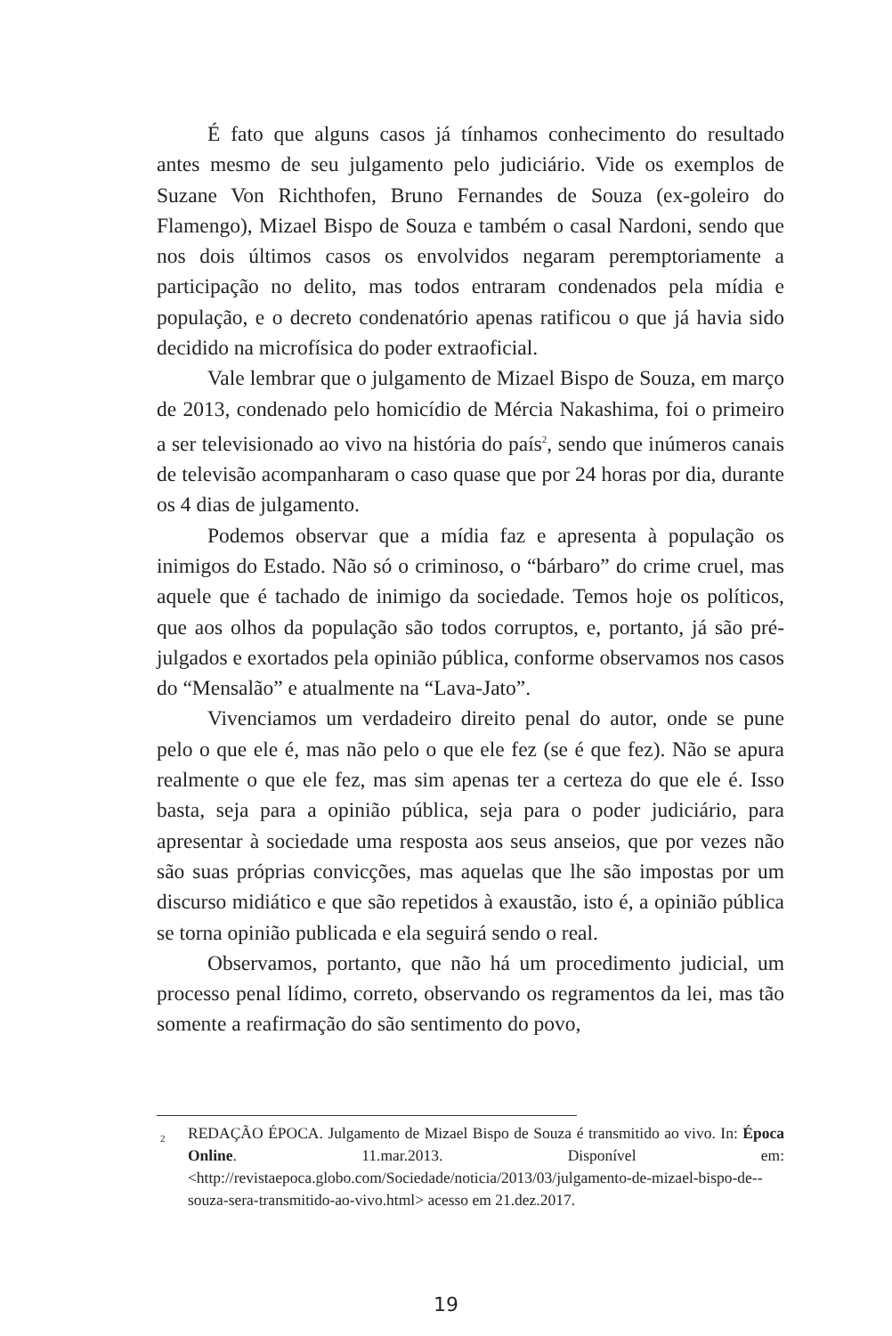É fato que alguns casos já tínhamos conhecimento do resultado antes mesmo de seu julgamento pelo judiciário. Vide os exemplos de Suzane Von Richthofen, Bruno Fernandes de Souza (ex-goleiro do Flamengo), Mizael Bispo de Souza e também o casal Nardoni, sendo que nos dois últimos casos os envolvidos negaram peremptoriamente a participação no delito, mas todos entraram condenados pela mídia e população, e o decreto condenatório apenas ratificou o que já havia sido decidido na microfísica do poder extraoficial.
Vale lembrar que o julgamento de Mizael Bispo de Souza, em março de 2013, condenado pelo homicídio de Mércia Nakashima, foi o primeiro a ser televisionado ao vivo na história do país<sup>2</sup>, sendo que inúmeros canais de televisão acompanharam o caso quase que por 24 horas por dia, durante os 4 dias de julgamento.
Podemos observar que a mídia faz e apresenta à população os inimigos do Estado. Não só o criminoso, o “bárbaro” do crime cruel, mas aquele que é tachado de inimigo da sociedade. Temos hoje os políticos, que aos olhos da população são todos corruptos, e, portanto, já são pré-julgados e exortados pela opinião pública, conforme observamos nos casos do “Mensalão” e atualmente na “Lava-Jato”.
Vivenciamos um verdadeiro direito penal do autor, onde se pune pelo o que ele é, mas não pelo o que ele fez (se é que fez). Não se apura realmente o que ele fez, mas sim apenas ter a certeza do que ele é. Isso basta, seja para a opinião pública, seja para o poder judiciário, para apresentar à sociedade uma resposta aos seus anseios, que por vezes não são suas próprias convicções, mas aquelas que lhe são impostas por um discurso midiático e que são repetidos à exaustão, isto é, a opinião pública se torna opinião publicada e ela seguirá sendo o real.
Observamos, portanto, que não há um procedimento judicial, um processo penal lídimo, correto, observando os regramentos da lei, mas tão somente a reafirmação do são sentimento do povo,
<sup>2</sup> REDAÇÃO ÉPOCA. Julgamento de Mizael Bispo de Souza é transmitido ao vivo. In: Época Online. 11.mar.2013. Disponível em: <http://revistaepoca.globo.com/Sociedade/noticia/2013/03/julgamento-de-mizael-bispo-de--souza-sera-transmitido-ao-vivo.html> acesso em 21.dez.2017.
19